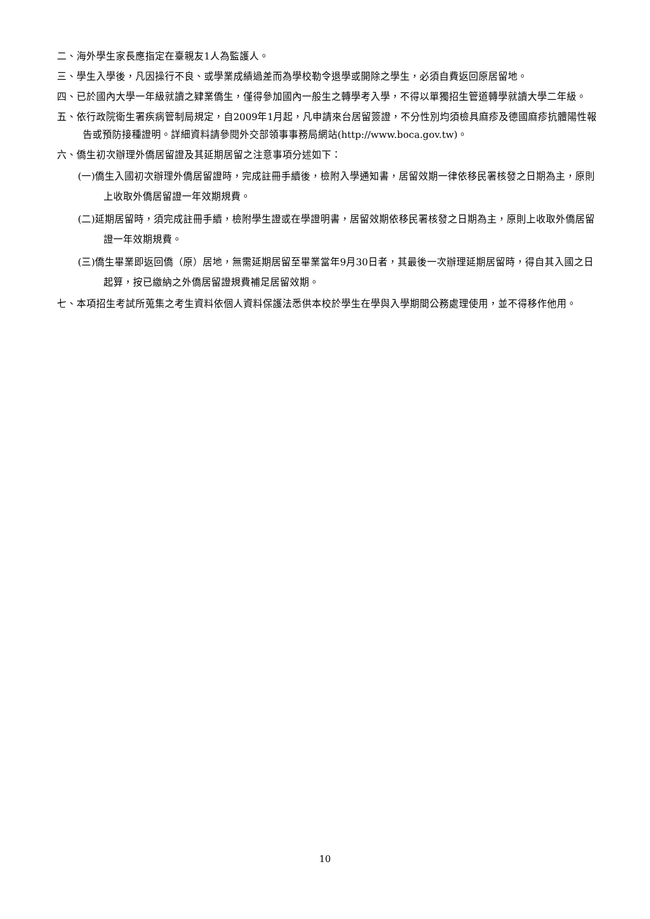二、海外學生家長應指定在臺親友1人為監護人。
三、學生入學後，凡因操行不良、或學業成績過差而為學校勒令退學或開除之學生，必須自費返回原居留地。
四、已於國內大學一年級就讀之肄業僑生，僅得參加國內一般生之轉學考入學，不得以單獨招生管道轉學就讀大學二年級。
五、依行政院衛生署疾病管制局規定，自2009年1月起，凡申請來台居留簽證，不分性別均須檢具麻疹及德國麻疹抗體陽性報告或預防接種證明。詳細資料請參閱外交部領事事務局網站(http://www.boca.gov.tw)。
六、僑生初次辦理外僑居留證及其延期居留之注意事項分述如下：
(一)僑生入國初次辦理外僑居留證時，完成註冊手續後，檢附入學通知書，居留效期一律依移民署核發之日期為主，原則上收取外僑居留證一年效期規費。
(二)延期居留時，須完成註冊手續，檢附學生證或在學證明書，居留效期依移民署核發之日期為主，原則上收取外僑居留證一年效期規費。
(三)僑生畢業即返回僑（原）居地，無需延期居留至畢業當年9月30日者，其最後一次辦理延期居留時，得自其入國之日起算，按已繳納之外僑居留證規費補足居留效期。
七、本項招生考試所蒐集之考生資料依個人資料保護法悉供本校於學生在學與入學期間公務處理使用，並不得移作他用。
10